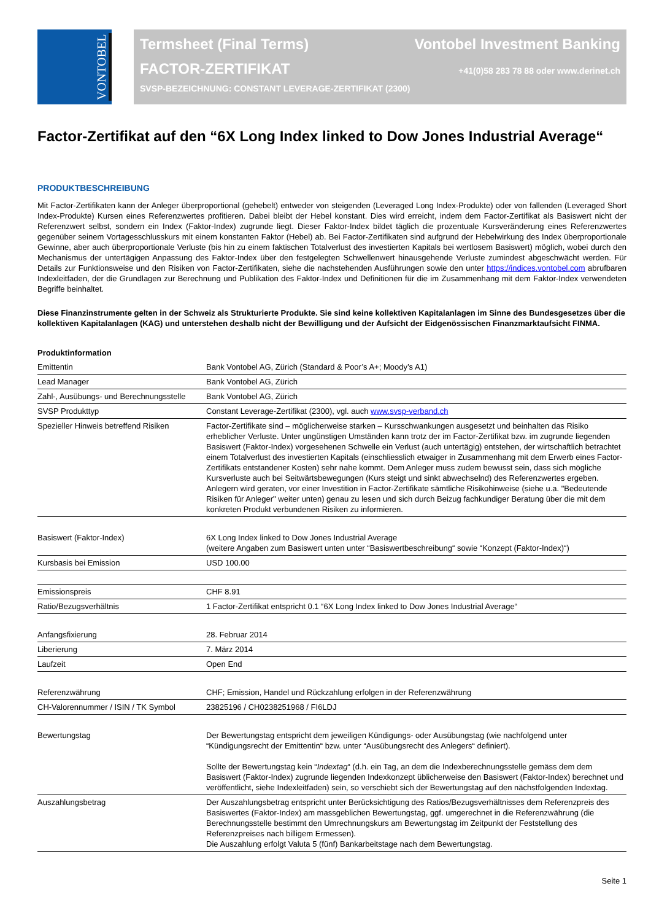VONTOBEL
Termsheet (Final Terms) Vontobel Investment Banking
FACTOR-ZERTIFIKAT +41(0)58 283 78 88 oder www.derinet.ch
SVSP-BEZEICHNUNG: CONSTANT LEVERAGE-ZERTIFIKAT (2300)
Factor-Zertifikat auf den “6X Long Index linked to Dow Jones Industrial Average“
PRODUKTBESCHREIBUNG
Mit Factor-Zertifikaten kann der Anleger überproportional (gehebelt) entweder von steigenden (Leveraged Long Index-Produkte) oder von fallenden (Leveraged Short Index-Produkte) Kursen eines Referenzwertes profitieren. Dabei bleibt der Hebel konstant. Dies wird erreicht, indem dem Factor-Zertifikat als Basiswert nicht der Referenzwert selbst, sondern ein Index (Faktor-Index) zugrunde liegt. Dieser Faktor-Index bildet täglich die prozentuale Kursveränderung eines Referenzwertes gegenüber seinem Vortagesschlusskurs mit einem konstanten Faktor (Hebel) ab. Bei Factor-Zertifikaten sind aufgrund der Hebelwirkung des Index überproportionale Gewinne, aber auch überproportionale Verluste (bis hin zu einem faktischen Totalverlust des investierten Kapitals bei wertlosem Basiswert) möglich, wobei durch den Mechanismus der untertägigen Anpassung des Faktor-Index über den festgelegten Schwellenwert hinausgehende Verluste zumindest abgeschwächt werden. Für Details zur Funktionsweise und den Risiken von Factor-Zertifikaten, siehe die nachstehenden Ausführungen sowie den unter https://indices.vontobel.com abrufbaren Indexleitfaden, der die Grundlagen zur Berechnung und Publikation des Faktor-Index und Definitionen für die im Zusammenhang mit dem Faktor-Index verwendeten Begriffe beinhaltet.
Diese Finanzinstrumente gelten in der Schweiz als Strukturierte Produkte. Sie sind keine kollektiven Kapitalanlagen im Sinne des Bundesgesetzes über die kollektiven Kapitalanlagen (KAG) und unterstehen deshalb nicht der Bewilligung und der Aufsicht der Eidgenössischen Finanzmarktaufsicht FINMA.
| Produktinformation | |
| --- | --- |
| Emittentin | Bank Vontobel AG, Zürich (Standard & Poor’s A+; Moody’s A1) |
| Lead Manager | Bank Vontobel AG, Zürich |
| Zahl-, Ausübungs- und Berechnungsstelle | Bank Vontobel AG, Zürich |
| SVSP Produkttyp | Constant Leverage-Zertifikat (2300), vgl. auch www.svsp-verband.ch |
| Spezieller Hinweis betreffend Risiken | Factor-Zertifikate sind – möglicherweise starken – Kursschwankungen ausgesetzt und beinhalten das Risiko erheblicher Verluste. Unter ungünstigen Umständen kann trotz der im Factor-Zertifikat bzw. im zugrunde liegenden Basiswert (Faktor-Index) vorgesehenen Schwelle ein Verlust (auch untertägig) entstehen, der wirtschaftlich betrachtet einem Totalverlust des investierten Kapitals (einschliesslich etwaiger in Zusammenhang mit dem Erwerb eines Factor-Zertifikats entstandener Kosten) sehr nahe kommt. Dem Anleger muss zudem bewusst sein, dass sich mögliche Kursverluste auch bei Seitwärtsbewegungen (Kurs steigt und sinkt abwechselnd) des Referenzwertes ergeben. Anlegern wird geraten, vor einer Investition in Factor-Zertifikate sämtliche Risikohinweise (siehe u.a. "Bedeutende Risiken für Anleger" weiter unten) genau zu lesen und sich durch Beizug fachkundiger Beratung über die mit dem konkreten Produkt verbundenen Risiken zu informieren. |
| Basiswert (Faktor-Index) | 6X Long Index linked to Dow Jones Industrial Average (weitere Angaben zum Basiswert unten unter “Basiswertbeschreibung“ sowie “Konzept (Faktor-Index)“) |
| Kursbasis bei Emission | USD 100.00 |
| Emissionspreis | CHF 8.91 |
| Ratio/Bezugsverhältnis | 1 Factor-Zertifikat entspricht 0.1 “6X Long Index linked to Dow Jones Industrial Average“ |
| Anfangsfixierung | 28. Februar 2014 |
| Liberierung | 7. März 2014 |
| Laufzeit | Open End |
| Referenzwährung | CHF; Emission, Handel und Rückzahlung erfolgen in der Referenzwährung |
| CH-Valorennummer / ISIN / TK Symbol | 23825196 / CH0238251968 / FI6LDJ |
| Bewertungstag | Der Bewertungstag entspricht dem jeweiligen Kündigungs- oder Ausübungstag (wie nachfolgend unter “Kündigungsrecht der Emittentin“ bzw. unter “Ausübungsrecht des Anlegers“ definiert). Sollte der Bewertungstag kein “ Indextag “ (d.h. ein Tag, an dem die Indexberechnungsstelle gemäss dem dem Basiswert (Faktor-Index) zugrunde liegenden Indexkonzept üblicherweise den Basiswert (Faktor-Index) berechnet und veröffentlicht, siehe Indexleitfaden) sein, so verschiebt sich der Bewertungstag auf den nächstfolgenden Indextag. |
| Auszahlungsbetrag | Der Auszahlungsbetrag entspricht unter Berücksichtigung des Ratios/Bezugsverhältnisses dem Referenzpreis des Basiswertes (Faktor-Index) am massgeblichen Bewertungstag, ggf. umgerechnet in die Referenzwährung (die Berechnungsstelle bestimmt den Umrechnungskurs am Bewertungstag im Zeitpunkt der Feststellung des Referenzpreises nach billigem Ermessen). Die Auszahlung erfolgt Valuta 5 (fünf) Bankarbeitstage nach dem Bewertungstag. |
Seite 1